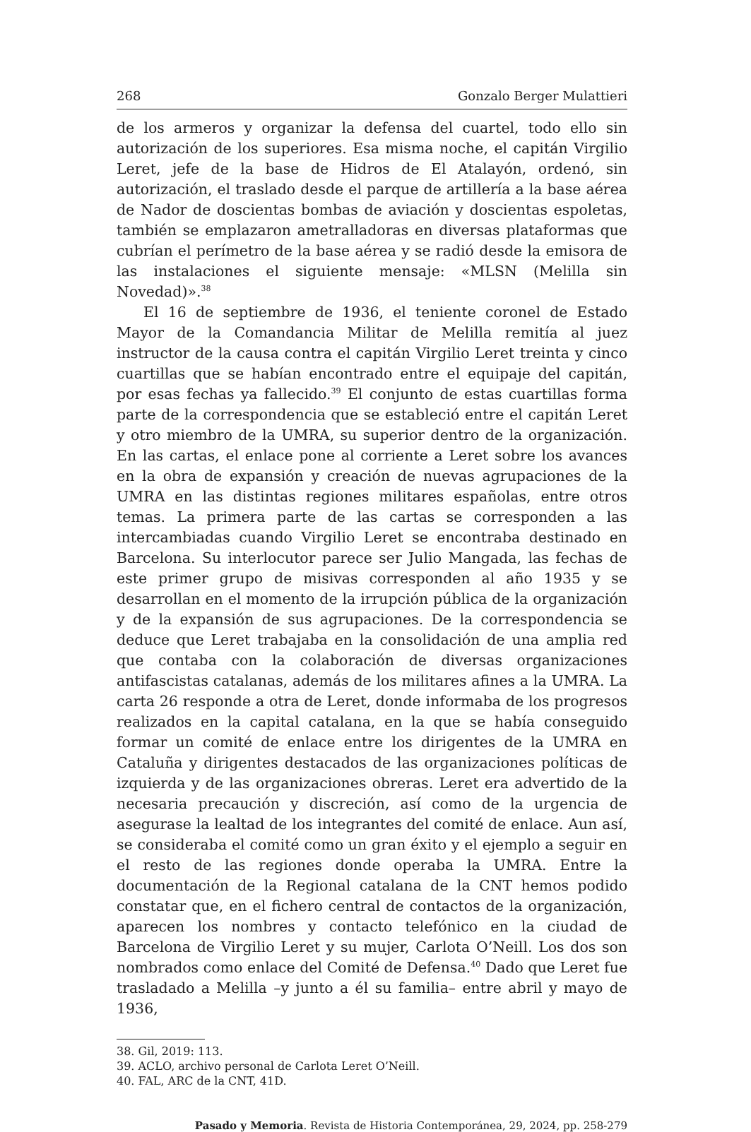268 Gonzalo Berger Mulattieri
de los armeros y organizar la defensa del cuartel, todo ello sin autorización de los superiores. Esa misma noche, el capitán Virgilio Leret, jefe de la base de Hidros de El Atalayón, ordenó, sin autorización, el traslado desde el parque de artillería a la base aérea de Nador de doscientas bombas de aviación y doscientas espoletas, también se emplazaron ametralladoras en diversas plataformas que cubrían el perímetro de la base aérea y se radió desde la emisora de las instalaciones el siguiente mensaje: «MLSN (Melilla sin Novedad)».<sup>38</sup>
El 16 de septiembre de 1936, el teniente coronel de Estado Mayor de la Comandancia Militar de Melilla remitía al juez instructor de la causa contra el capitán Virgilio Leret treinta y cinco cuartillas que se habían encontrado entre el equipaje del capitán, por esas fechas ya fallecido.<sup>39</sup> El conjunto de estas cuartillas forma parte de la correspondencia que se estableció entre el capitán Leret y otro miembro de la UMRA, su superior dentro de la organización. En las cartas, el enlace pone al corriente a Leret sobre los avances en la obra de expansión y creación de nuevas agrupaciones de la UMRA en las distintas regiones militares españolas, entre otros temas. La primera parte de las cartas se corresponden a las intercambiadas cuando Virgilio Leret se encontraba destinado en Barcelona. Su interlocutor parece ser Julio Mangada, las fechas de este primer grupo de misivas corresponden al año 1935 y se desarrollan en el momento de la irrupción pública de la organización y de la expansión de sus agrupaciones. De la correspondencia se deduce que Leret trabajaba en la consolidación de una amplia red que contaba con la colaboración de diversas organizaciones antifascistas catalanas, además de los militares afines a la UMRA. La carta 26 responde a otra de Leret, donde informaba de los progresos realizados en la capital catalana, en la que se había conseguido formar un comité de enlace entre los dirigentes de la UMRA en Cataluña y dirigentes destacados de las organizaciones políticas de izquierda y de las organizaciones obreras. Leret era advertido de la necesaria precaución y discreción, así como de la urgencia de asegurase la lealtad de los integrantes del comité de enlace. Aun así, se consideraba el comité como un gran éxito y el ejemplo a seguir en el resto de las regiones donde operaba la UMRA. Entre la documentación de la Regional catalana de la CNT hemos podido constatar que, en el fichero central de contactos de la organización, aparecen los nombres y contacto telefónico en la ciudad de Barcelona de Virgilio Leret y su mujer, Carlota O’Neill. Los dos son nombrados como enlace del Comité de Defensa.<sup>40</sup> Dado que Leret fue trasladado a Melilla –y junto a él su familia– entre abril y mayo de 1936,
38. Gil, 2019: 113.
39. ACLO, archivo personal de Carlota Leret O’Neill.
40. FAL, ARC de la CNT, 41D.
Pasado y Memoria. Revista de Historia Contemporánea, 29, 2024, pp. 258-279